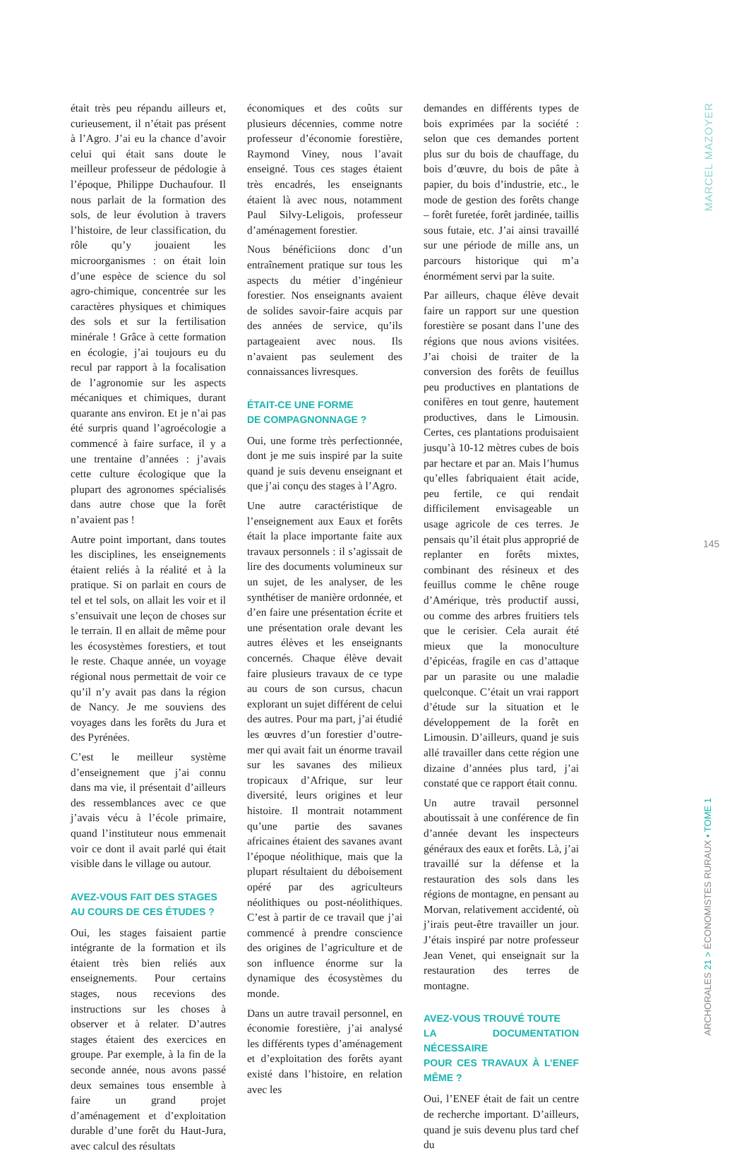était très peu répandu ailleurs et, curieusement, il n’était pas présent à l’Agro. J’ai eu la chance d’avoir celui qui était sans doute le meilleur professeur de pédologie à l’époque, Philippe Duchaufour. Il nous parlait de la formation des sols, de leur évolution à travers l’histoire, de leur classification, du rôle qu’y jouaient les microorganismes : on était loin d’une espèce de science du sol agro-chimique, concentrée sur les caractères physiques et chimiques des sols et sur la fertilisation minérale ! Grâce à cette formation en écologie, j’ai toujours eu du recul par rapport à la focalisation de l’agronomie sur les aspects mécaniques et chimiques, durant quarante ans environ. Et je n’ai pas été surpris quand l’agroécologie a commencé à faire surface, il y a une trentaine d’années : j’avais cette culture écologique que la plupart des agronomes spécialisés dans autre chose que la forêt n’avaient pas !
Autre point important, dans toutes les disciplines, les enseignements étaient reliés à la réalité et à la pratique. Si on parlait en cours de tel et tel sols, on allait les voir et il s’ensuivait une leçon de choses sur le terrain. Il en allait de même pour les écosystèmes forestiers, et tout le reste. Chaque année, un voyage régional nous permettait de voir ce qu’il n’y avait pas dans la région de Nancy. Je me souviens des voyages dans les forêts du Jura et des Pyrénées.
C’est le meilleur système d’enseignement que j’ai connu dans ma vie, il présentait d’ailleurs des ressemblances avec ce que j’avais vécu à l’école primaire, quand l’instituteur nous emmenait voir ce dont il avait parlé qui était visible dans le village ou autour.
AVEZ-VOUS FAIT DES STAGES
AU COURS DE CES ÉTUDES ?
Oui, les stages faisaient partie intégrante de la formation et ils étaient très bien reliés aux enseignements. Pour certains stages, nous recevions des instructions sur les choses à observer et à relater. D’autres stages étaient des exercices en groupe. Par exemple, à la fin de la seconde année, nous avons passé deux semaines tous ensemble à faire un grand projet d’aménagement et d’exploitation durable d’une forêt du Haut-Jura, avec calcul des résultats
économiques et des coûts sur plusieurs décennies, comme notre professeur d’économie forestière, Raymond Viney, nous l’avait enseigné. Tous ces stages étaient très encadrés, les enseignants étaient là avec nous, notamment Paul Silvy-Leligois, professeur d’aménagement forestier.
Nous bénéficiions donc d’un entraînement pratique sur tous les aspects du métier d’ingénieur forestier. Nos enseignants avaient de solides savoir-faire acquis par des années de service, qu’ils partageaient avec nous. Ils n’avaient pas seulement des connaissances livresques.
ÉTAIT-CE UNE FORME
DE COMPAGNONNAGE ?
Oui, une forme très perfectionnée, dont je me suis inspiré par la suite quand je suis devenu enseignant et que j’ai conçu des stages à l’Agro.
Une autre caractéristique de l’enseignement aux Eaux et forêts était la place importante faite aux travaux personnels : il s’agissait de lire des documents volumineux sur un sujet, de les analyser, de les synthétiser de manière ordonnée, et d’en faire une présentation écrite et une présentation orale devant les autres élèves et les enseignants concernés. Chaque élève devait faire plusieurs travaux de ce type au cours de son cursus, chacun explorant un sujet différent de celui des autres. Pour ma part, j’ai étudié les œuvres d’un forestier d’outre-mer qui avait fait un énorme travail sur les savanes des milieux tropicaux d’Afrique, sur leur diversité, leurs origines et leur histoire. Il montrait notamment qu’une partie des savanes africaines étaient des savanes avant l’époque néolithique, mais que la plupart résultaient du déboisement opéré par des agriculteurs néolithiques ou post-néolithiques. C’est à partir de ce travail que j’ai commencé à prendre conscience des origines de l’agriculture et de son influence énorme sur la dynamique des écosystèmes du monde.
Dans un autre travail personnel, en économie forestière, j’ai analysé les différents types d’aménagement et d’exploitation des forêts ayant existé dans l’histoire, en relation avec les
demandes en différents types de bois exprimées par la société : selon que ces demandes portent plus sur du bois de chauffage, du bois d’œuvre, du bois de pâte à papier, du bois d’industrie, etc., le mode de gestion des forêts change – forêt furetée, forêt jardinée, taillis sous futaie, etc. J’ai ainsi travaillé sur une période de mille ans, un parcours historique qui m’a énormément servi par la suite.
Par ailleurs, chaque élève devait faire un rapport sur une question forestière se posant dans l’une des régions que nous avions visitées. J’ai choisi de traiter de la conversion des forêts de feuillus peu productives en plantations de conifères en tout genre, hautement productives, dans le Limousin. Certes, ces plantations produisaient jusqu’à 10-12 mètres cubes de bois par hectare et par an. Mais l’humus qu’elles fabriquaient était acide, peu fertile, ce qui rendait difficilement envisageable un usage agricole de ces terres. Je pensais qu’il était plus approprié de replanter en forêts mixtes, combinant des résineux et des feuillus comme le chêne rouge d’Amérique, très productif aussi, ou comme des arbres fruitiers tels que le cerisier. Cela aurait été mieux que la monoculture d’épicéas, fragile en cas d’attaque par un parasite ou une maladie quelconque. C’était un vrai rapport d’étude sur la situation et le développement de la forêt en Limousin. D’ailleurs, quand je suis allé travailler dans cette région une dizaine d’années plus tard, j’ai constaté que ce rapport était connu.
Un autre travail personnel aboutissait à une conférence de fin d’année devant les inspecteurs généraux des eaux et forêts. Là, j’ai travaillé sur la défense et la restauration des sols dans les régions de montagne, en pensant au Morvan, relativement accidenté, où j’irais peut-être travailler un jour. J’étais inspiré par notre professeur Jean Venet, qui enseignait sur la restauration des terres de montagne.
AVEZ-VOUS TROUVÉ TOUTE
LA DOCUMENTATION NÉCESSAIRE
POUR CES TRAVAUX À L’ENEF MÊME ?
Oui, l’ENEF était de fait un centre de recherche important. D’ailleurs, quand je suis devenu plus tard chef du
MARCEL MAZOYER
145
ARCHORALES 21 > ÉCONOMISTES RURAUX • TOME 1